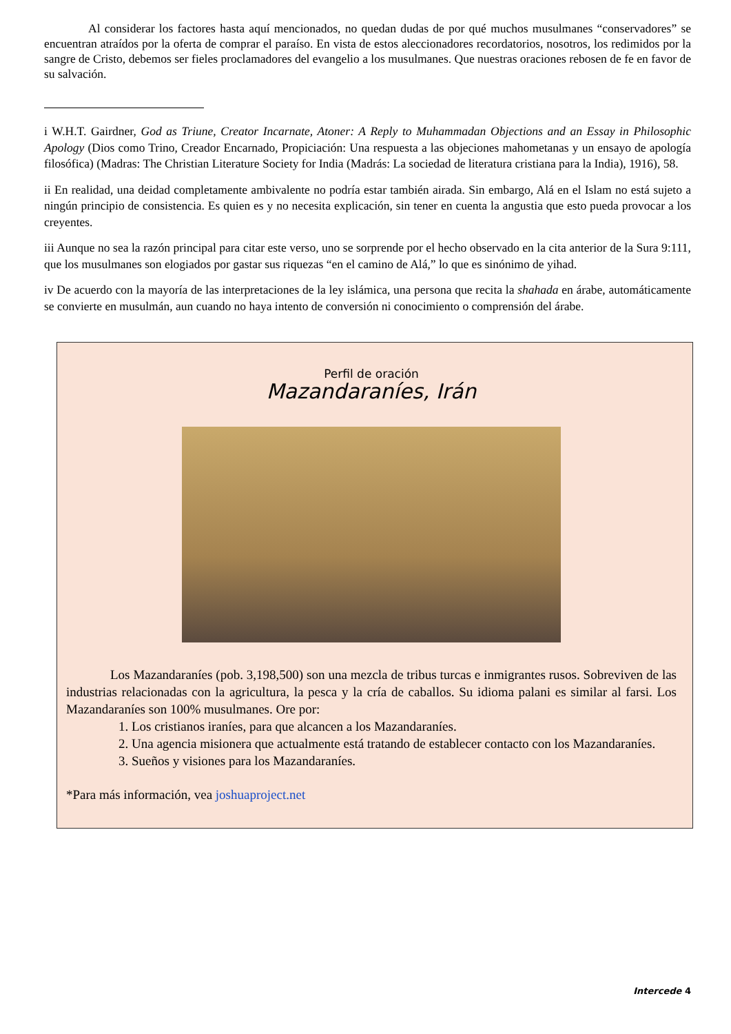Al considerar los factores hasta aquí mencionados, no quedan dudas de por qué muchos musulmanes “conservadores” se encuentran atraídos por la oferta de comprar el paraíso. En vista de estos aleccionadores recordatorios, nosotros, los redimidos por la sangre de Cristo, debemos ser fieles proclamadores del evangelio a los musulmanes. Que nuestras oraciones rebosen de fe en favor de su salvación.
i W.H.T. Gairdner, God as Triune, Creator Incarnate, Atoner: A Reply to Muhammadan Objections and an Essay in Philosophic Apology (Dios como Trino, Creador Encarnado, Propiciación: Una respuesta a las objeciones mahometanas y un ensayo de apología filosófica) (Madras: The Christian Literature Society for India (Madrás: La sociedad de literatura cristiana para la India), 1916), 58.
ii En realidad, una deidad completamente ambivalente no podría estar también airada. Sin embargo, Alá en el Islam no está sujeto a ningún principio de consistencia. Es quien es y no necesita explicación, sin tener en cuenta la angustia que esto pueda provocar a los creyentes.
iii Aunque no sea la razón principal para citar este verso, uno se sorprende por el hecho observado en la cita anterior de la Sura 9:111, que los musulmanes son elogiados por gastar sus riquezas “en el camino de Alá,” lo que es sinónimo de yihad.
iv De acuerdo con la mayoría de las interpretaciones de la ley islámica, una persona que recita la shahada en árabe, automáticamente se convierte en musulmán, aun cuando no haya intento de conversión ni conocimiento o comprensión del árabe.
Perfil de oración
Mazandaraníes, Irán
Los Mazandaraníes (pob. 3,198,500) son una mezcla de tribus turcas e inmigrantes rusos. Sobreviven de las industrias relacionadas con la agricultura, la pesca y la cría de caballos. Su idioma palani es similar al farsi. Los Mazandaraníes son 100% musulmanes. Ore por:
1. Los cristianos iraníes, para que alcancen a los Mazandaraníes.
2. Una agencia misionera que actualmente está tratando de establecer contacto con los Mazandaraníes.
3. Sueños y visiones para los Mazandaraníes.
*Para más información, vea joshuaproject.net
Intercede 4